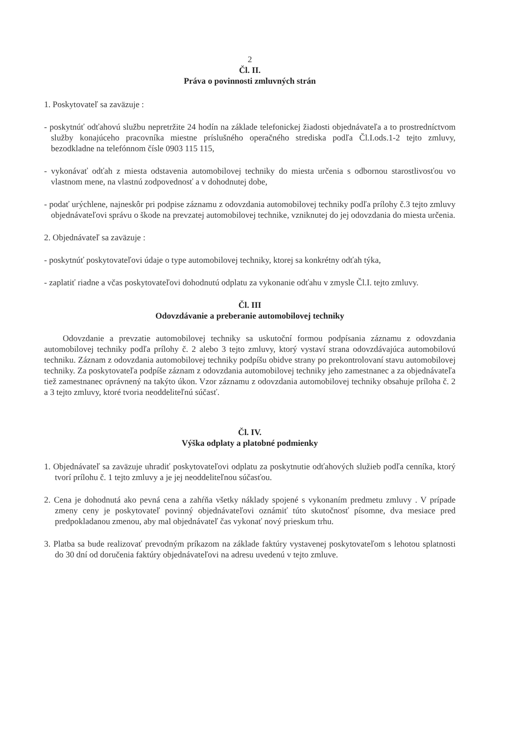2
Čl. II.
Práva o povinnosti zmluvných strán
1. Poskytovateľ sa zaväzuje :
- poskytnúť odťahovú službu nepretržite 24 hodín na základe telefonickej žiadosti objednávateľa a to prostredníctvom služby konajúceho pracovníka miestne príslušného operačného strediska podľa Čl.I.ods.1-2 tejto zmluvy, bezodkladne na telefónnom čísle 0903 115 115,
- vykonávať odťah z miesta odstavenia automobilovej techniky do miesta určenia s odbornou starostlivosťou vo vlastnom mene, na vlastnú zodpovednosť a v dohodnutej dobe,
- podať urýchlene, najneskôr pri podpise záznamu z odovzdania automobilovej techniky podľa prílohy č.3 tejto zmluvy objednávateľovi správu o škode na prevzatej automobilovej technike, vzniknutej do jej odovzdania do miesta určenia.
2. Objednávateľ sa zaväzuje :
- poskytnúť poskytovateľovi údaje o type automobilovej techniky, ktorej sa konkrétny odťah týka,
- zaplatiť riadne a včas poskytovateľovi dohodnutú odplatu za vykonanie odťahu v zmysle Čl.I. tejto zmluvy.
Čl. III
Odovzdávanie a preberanie automobilovej techniky
Odovzdanie a prevzatie automobilovej techniky sa uskutoční formou podpísania záznamu z odovzdania automobilovej techniky podľa prílohy č. 2 alebo 3 tejto zmluvy, ktorý vystaví strana odovzdávajúca automobilovú techniku. Záznam z odovzdania automobilovej techniky podpíšu obidve strany po prekontrolovaní stavu automobilovej techniky. Za poskytovateľa podpíše záznam z odovzdania automobilovej techniky jeho zamestnanec a za objednávateľa tiež zamestnanec oprávnený na takýto úkon. Vzor záznamu z odovzdania automobilovej techniky obsahuje príloha č. 2 a 3 tejto zmluvy, ktoré tvoria neoddeliteľnú súčasť.
Čl. IV.
Výška odplaty a platobné podmienky
1. Objednávateľ sa zaväzuje uhradiť poskytovateľovi odplatu za poskytnutie odťahových služieb podľa cenníka, ktorý tvorí prílohu č. 1 tejto zmluvy a je jej neoddeliteľnou súčasťou.
2. Cena je dohodnutá ako pevná cena a zahŕňa všetky náklady spojené s vykonaním predmetu zmluvy . V prípade zmeny ceny je poskytovateľ povinný objednávateľovi oznámiť túto skutočnosť písomne, dva mesiace pred predpokladanou zmenou, aby mal objednávateľ čas vykonať nový prieskum trhu.
3. Platba sa bude realizovať prevodným príkazom na základe faktúry vystavenej poskytovateľom s lehotou splatnosti do 30 dní od doručenia faktúry objednávateľovi na adresu uvedenú v tejto zmluve.